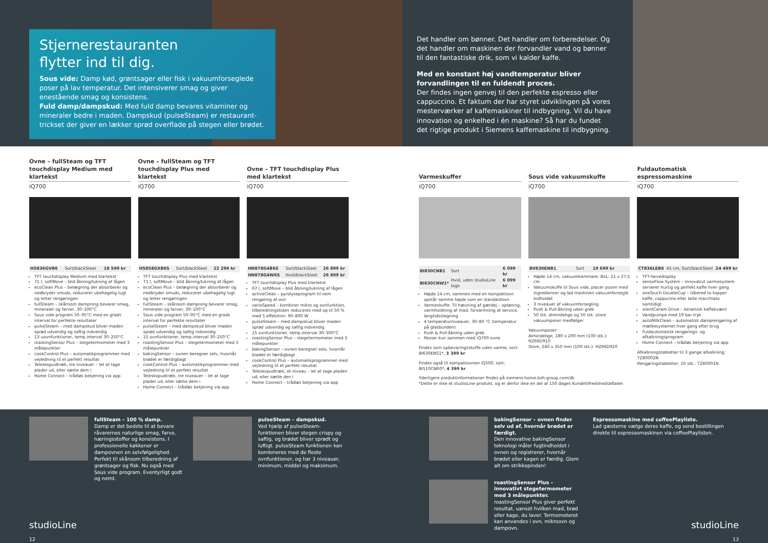Stjernerestauranten
flytter ind til dig.
Sous vide: Damp kød, grøntsager eller fisk i vakuumforseglede poser på lav temperatur. Det intensiverer smag og giver enestående smag og konsistens.
Fuld damp/dampskud: Med fuld damp bevares vitaminer og mineraler bedre i maden. Dampskud (pulseSteam) er restaurant-trickset der giver en lækker sprød overflade på stegen eller brødet.
Det handler om bønner. Det handler om forberedelser. Og det handler om maskinen der forvandler vand og bønner til den fantastiske drik, som vi kalder kaffe.
Med en konstant høj vandtemperatur bliver forvandlingen til en fuldendt proces.
Der findes ingen genvej til den perfekte espresso eller cappuccino. Et faktum der har styret udviklingen på vores mesterværker af kaffemaskiner til indbygning. Vil du have innovation og enkelhed i én maskine? Så har du fundet det rigtige produkt i Siemens kaffemaskine til indbygning.
Ovne – fullSteam og TFT touchdisplay Medium med klartekst
iQ700
| HS836GVB6 | Sort/blackSteel | 18 599 kr |
TFT touchdisplay Medium med klartekst
71 l, softMove – blid åbning/lukning af lågen
ecoClean Plus – belægning der absorberer og nedbryder smuds, reducerer ubehagelig lugt og letter rengøringen
fullSteam – skånsom dampning bevarer smag, mineraler og farver, 30–100°C
Sous vide program 50–95°C med en grads interval for perfekte resultater
pulseSteam – med dampskud bliver maden sprød udvendig og saftig indvendig
13 uovnfunktioner, temp.interval 30–250°C
roastingSensor Plus – stegetermometer med 3 målepunkter
cookControl Plus – automatikprogrammer med vejledning til et perfekt resultat
Teleskopudtræk, tre niveauer – let at tage plader ud, eller sætte dem i
Home Connect – trådløs betjening via app
Ovne – fullSteam og TFT touchdisplay Plus med klartekst
iQ700
| HS858GXB6S | Sort/blackSteel | 22 299 kr |
TFT touchdisplay Plus med klartekst
71 l, softMove – blid åbning/lukning af lågen
ecoClean Plus – belægning der absorberer og nedbryder smuds, reducerer ubehagelig lugt og letter rengøringen
fullSteam – skånsom dampning bevarer smag, mineraler og farver, 30–100°C
Sous vide program 50–95°C med en grads interval for perfekte resultater
pulseSteam – med dampskud bliver maden sprød udvendig og saftig indvendig
15 ovnfunktioner, temp.interval 30–250°C
roastingSensor Plus – stegetermometer med 3 målepunkter
bakingSensor – ovnen beregner selv, hvornår brødet er færdigbagt
cookControl Plus – automatikprogrammer med vejledning til et perfekt resultat
Teleskopudtræk, tre niveauer – let at tage plader ud, eller sætte dem i
Home Connect – trådløs betjening via app
Ovne – TFT touchdisplay Plus med klartekst
iQ700
| HN878G4B6S | Sort/blackSteel | 26 899 kr |
| HN878G4W6S | Hvid/blackSteel | 26 899 kr |
TFT touchdisplay Plus med klartekst
67 l, softMove – blid åbning/lukning af lågen
activeClean – pyrolyseprogram til nem rengøring af ovn
varioSpeed – kombiner mikro og ovnfunktion, tilberedningstiden reduceres med op til 50 % med 5 effekttrin: 90–800 W
pulseSteam – med dampskud bliver maden sprød udvendig og saftig indvendig
15 ovnfunktioner, temp.interval 30–300°C
roastingSensor Plus – stegetermometer med 3 målepunkter
bakingSensor – ovnen beregner selv, hvornår brødet er færdigbagt
cookControl Plus – automatikprogrammer med vejledning til et perfekt resultat
Teleskopudtræk, et niveau – let at tage pladen ud, eller sætte den i
Home Connect – trådløs betjening via app
Varmeskuffer
iQ700
| BI830CNB1 | Sort | 6 099 kr |
| BI630CNW1* | Hvid, uden studioLine logo | 6 099 kr |
Højde 14 cm, sammen med en kompaktovn opstår samme højde som en standardovn
Varmeskuffe: Til hævning af gærdej – optøning, varmholdning af mad, forvarmning af service, langtidsstegning
4 temperaturniveauer, 30–80 °C (temperatur på glasbunden)
Push & Pull-åbning uden greb
Passer kun sammen med iQ700 ovne
Findes som opbevaringsskuffe uden varme, sort: BI630ENS1*, 3 399 kr
Findes også til kompaktovnen iQ500, sort: BI510CNR0*, 4 399 kr
Yderligere produktinformationer findes på siemens-home.bsh-group.com/dk
*Dette er ikke et studioLine produkt, og er derfor ikke en del af 150 dages Kundetilfredshedsaftalen
Sous vide vakuumskuffe
iQ700
| BV830ENB1 | Sort | 19 699 kr |
Højde 14 cm, vakuumkammare: BxL: 21 x 27,5 cm
Vakuumskuffe til Sous vide, placer posen med ingredienser og lad maskinen vakuumforsegle indholdet
3 niveauer af vakuumforsegling
Push & Pull-åbning uden greb
50 stk. almindelige og 50 stk. store vakuumposer medfølger
Vakuumposer:
Almindelige, 180 x 200 mm (100 stk.): HZ66D910
Store, 240 x 350 mm (100 stk.): HZ66D920
Fuldautomatisk espressomaskine
iQ700
| CT836LEB6 | 45 cm, Sort/blackSteel | 24 499 kr |
TFT-farvedisplay
sensoFlow System – innovativt varmesystem serverer hurtig og perfekt kaffe hver gang
oneTouch DoubleCup – tilbered to kopper kaffe, cappucino eller latte macchiato samtidigt
silentCeram Drive – keramisk kaffekværn
Vandpumpe med 19 bar tryk
autoMilkClean – automatisk damprengøring af mælkesystemet hver gang efter brug
Fuldautomatisk rengørings- og afkalkningsprogram
Home Connect – trådløs betjening via app
Afkalkningstabletter til 3 gange afkalkning: TZ80002N
Rengøringstabletter, 10 stk.: TZ80001N
fullSteam – 100 % damp.
Damp er det bedste til at bevare råvarernes naturlige smag, farve, næringsstoffer og konsistens. I professionelle køkkener er dampovnen en selvfølgelighed. Perfekt til skånsom tilberedning af grøntsager og fisk. Nu også med Sous vide program. Eventyrligt godt og nemt.
pulseSteam – dampskud.
Ved hjælp af pulseSteam-funktionen bliver stegen crispy og saftig, og brødet bliver sprødt og luftigt. pulseSteam funktionen kan kombineres med de fleste ovnfunktioner, og har 3 niveauer, minimum, middel og maksimum.
studioLine
12
bakingSensor – ovnen finder selv ud af, hvornår brødet er færdigt.
Den innovative bakingSensor teknologi måler fugtindholdet i ovnen og registrerer, hvornår brødet eller kagen er færdig. Glem alt om strikkepinden!
roastingSensor Plus – innovativt stegetermometer med 3 målepunkter.
roastingSensor Plus giver perfekt resultat, uanset hvilken mad, brød eller kage, du laver. Termometeret kan anvendes i ovn, mikroovn og dampovn.
Espressomaskine med coffeePlayliste.
Lad gæsterne vælge deres kaffe, og send bestillingen direkte til espressomaskinen via coffeePlaylisten.
studioLine
13